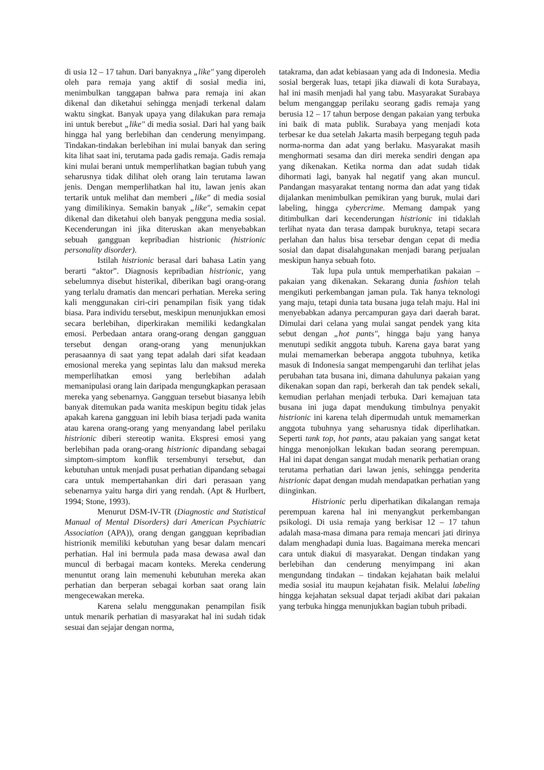di usia 12 – 17 tahun. Dari banyaknya „like" yang diperoleh oleh para remaja yang aktif di sosial media ini, menimbulkan tanggapan bahwa para remaja ini akan dikenal dan diketahui sehingga menjadi terkenal dalam waktu singkat. Banyak upaya yang dilakukan para remaja ini untuk berebut „like" di media sosial. Dari hal yang baik hingga hal yang berlebihan dan cenderung menyimpang. Tindakan-tindakan berlebihan ini mulai banyak dan sering kita lihat saat ini, terutama pada gadis remaja. Gadis remaja kini mulai berani untuk memperlihatkan bagian tubuh yang seharusnya tidak dilihat oleh orang lain terutama lawan jenis. Dengan memperlihatkan hal itu, lawan jenis akan tertarik untuk melihat dan memberi „like" di media sosial yang dimilikinya. Semakin banyak „like", semakin cepat dikenal dan diketahui oleh banyak pengguna media sosial. Kecenderungan ini jika diteruskan akan menyebabkan sebuah gangguan kepribadian histrionic (histrionic personality disorder).
Istilah histrionic berasal dari bahasa Latin yang berarti “aktor”. Diagnosis kepribadian histrionic, yang sebelumnya disebut histerikal, diberikan bagi orang-orang yang terlalu dramatis dan mencari perhatian. Mereka sering kali menggunakan ciri-ciri penampilan fisik yang tidak biasa. Para individu tersebut, meskipun menunjukkan emosi secara berlebihan, diperkirakan memiliki kedangkalan emosi. Perbedaan antara orang-orang dengan gangguan tersebut dengan orang-orang yang menunjukkan perasaannya di saat yang tepat adalah dari sifat keadaan emosional mereka yang sepintas lalu dan maksud mereka memperlihatkan emosi yang berlebihan adalah memanipulasi orang lain daripada mengungkapkan perasaan mereka yang sebenarnya. Gangguan tersebut biasanya lebih banyak ditemukan pada wanita meskipun begitu tidak jelas apakah karena gangguan ini lebih biasa terjadi pada wanita atau karena orang-orang yang menyandang label perilaku histrionic diberi stereotip wanita. Ekspresi emosi yang berlebihan pada orang-orang histrionic dipandang sebagai simptom-simptom konflik tersembunyi tersebut, dan kebutuhan untuk menjadi pusat perhatian dipandang sebagai cara untuk mempertahankan diri dari perasaan yang sebenarnya yaitu harga diri yang rendah. (Apt & Hurlbert, 1994; Stone, 1993).
Menurut DSM-IV-TR (Diagnostic and Statistical Manual of Mental Disorders) dari American Psychiatric Association (APA)), orang dengan gangguan kepribadian histrionik memiliki kebutuhan yang besar dalam mencari perhatian. Hal ini bermula pada masa dewasa awal dan muncul di berbagai macam konteks. Mereka cenderung menuntut orang lain memenuhi kebutuhan mereka akan perhatian dan berperan sebagai korban saat orang lain mengecewakan mereka.
Karena selalu menggunakan penampilan fisik untuk menarik perhatian di masyarakat hal ini sudah tidak sesuai dan sejajar dengan norma,
tatakrama, dan adat kebiasaan yang ada di Indonesia. Media sosial bergerak luas, tetapi jika diawali di kota Surabaya, hal ini masih menjadi hal yang tabu. Masyarakat Surabaya belum menganggap perilaku seorang gadis remaja yang berusia 12 – 17 tahun berpose dengan pakaian yang terbuka ini baik di mata publik. Surabaya yang menjadi kota terbesar ke dua setelah Jakarta masih berpegang teguh pada norma-norma dan adat yang berlaku. Masyarakat masih menghormati sesama dan diri mereka sendiri dengan apa yang dikenakan. Ketika norma dan adat sudah tidak dihormati lagi, banyak hal negatif yang akan muncul. Pandangan masyarakat tentang norma dan adat yang tidak dijalankan menimbulkan pemikiran yang buruk, mulai dari labeling, hingga cybercrime. Memang dampak yang ditimbulkan dari kecenderungan histrionic ini tidaklah terlihat nyata dan terasa dampak buruknya, tetapi secara perlahan dan halus bisa tersebar dengan cepat di media sosial dan dapat disalahgunakan menjadi barang perjualan meskipun hanya sebuah foto.
Tak lupa pula untuk memperhatikan pakaian – pakaian yang dikenakan. Sekarang dunia fashion telah mengikuti perkembangan jaman pula. Tak hanya teknologi yang maju, tetapi dunia tata busana juga telah maju. Hal ini menyebabkan adanya percampuran gaya dari daerah barat. Dimulai dari celana yang mulai sangat pendek yang kita sebut dengan „hot pants", hingga baju yang hanya menutupi sedikit anggota tubuh. Karena gaya barat yang mulai memamerkan beberapa anggota tubuhnya, ketika masuk di Indonesia sangat mempengaruhi dan terlihat jelas perubahan tata busana ini, dimana dahulunya pakaian yang dikenakan sopan dan rapi, berkerah dan tak pendek sekali, kemudian perlahan menjadi terbuka. Dari kemajuan tata busana ini juga dapat mendukung timbulnya penyakit histrionic ini karena telah dipermudah untuk memamerkan anggota tubuhnya yang seharusnya tidak diperlihatkan. Seperti tank top, hot pants, atau pakaian yang sangat ketat hingga menonjolkan lekukan badan seorang perempuan. Hal ini dapat dengan sangat mudah menarik perhatian orang terutama perhatian dari lawan jenis, sehingga penderita histrionic dapat dengan mudah mendapatkan perhatian yang diinginkan.
Histrionic perlu diperhatikan dikalangan remaja perempuan karena hal ini menyangkut perkembangan psikologi. Di usia remaja yang berkisar 12 – 17 tahun adalah masa-masa dimana para remaja mencari jati dirinya dalam menghadapi dunia luas. Bagaimana mereka mencari cara untuk diakui di masyarakat. Dengan tindakan yang berlebihan dan cenderung menyimpang ini akan mengundang tindakan – tindakan kejahatan baik melalui media sosial itu maupun kejahatan fisik. Melalui labeling hingga kejahatan seksual dapat terjadi akibat dari pakaian yang terbuka hingga menunjukkan bagian tubuh pribadi.